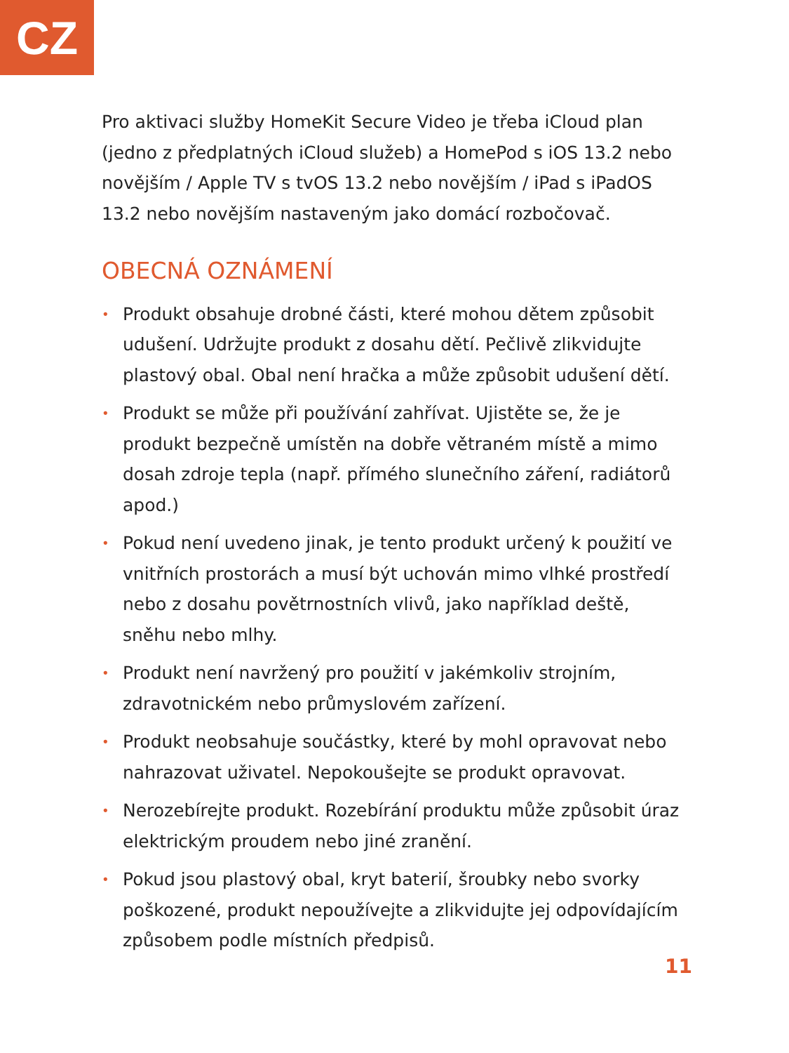CZ
Pro aktivaci služby HomeKit Secure Video je třeba iCloud plan (jedno z předplatných iCloud služeb) a HomePod s iOS 13.2 nebo novějším / Apple TV s tvOS 13.2 nebo novějším / iPad s iPadOS 13.2 nebo novějším nastaveným jako domácí rozbočovač.
OBECNÁ OZNÁMENÍ
• Produkt obsahuje drobné části, které mohou dětem způsobit udušení. Udržujte produkt z dosahu dětí. Pečlivě zlikvidujte plastový obal. Obal není hračka a může způsobit udušení dětí.
• Produkt se může při používání zahřívat. Ujistěte se, že je produkt bezpečně umístěn na dobře větraném místě a mimo dosah zdroje tepla (např. přímého slunečního záření, radiátorů apod.)
• Pokud není uvedeno jinak, je tento produkt určený k použití ve vnitřních prostorách a musí být uchován mimo vlhké prostředí nebo z dosahu povětrnostních vlivů, jako například deště, sněhu nebo mlhy.
• Produkt není navržený pro použití v jakémkoliv strojním, zdravotnickém nebo průmyslovém zařízení.
• Produkt neobsahuje součástky, které by mohl opravovat nebo nahrazovat uživatel. Nepokoušejte se produkt opravovat.
• Nerozebírejte produkt. Rozebírání produktu může způsobit úraz elektrickým proudem nebo jiné zranění.
• Pokud jsou plastový obal, kryt baterií, šroubky nebo svorky poškozené, produkt nepoužívejte a zlikvidujte jej odpovídajícím způsobem podle místních předpisů.
11